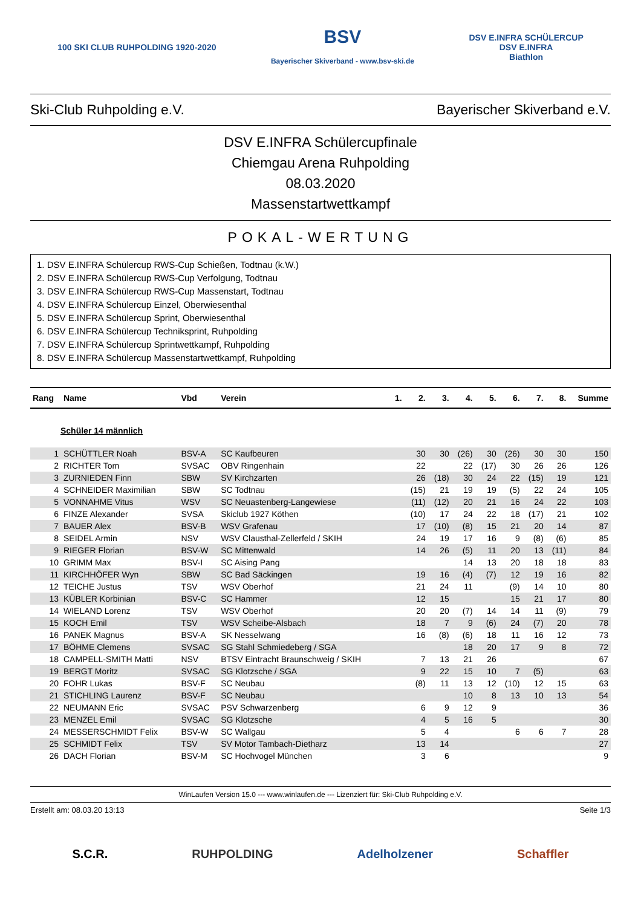100 SKI CLUB RUHPOLDING 1920-2020
BSV
Bayerischer Skiverband - www.bsv-ski.de
DSV E.INFRA SCHÜLERCUP
DSV E.INFRA
Biathlon
Ski-Club Ruhpolding e.V. Bayerischer Skiverband e.V.
DSV E.INFRA Schülercupfinale
Chiemgau Arena Ruhpolding
08.03.2020
Massenstartwettkampf
POKAL-WERTUNG
1. DSV E.INFRA Schülercup RWS-Cup Schießen, Todtnau (k.W.)
2. DSV E.INFRA Schülercup RWS-Cup Verfolgung, Todtnau
3. DSV E.INFRA Schülercup RWS-Cup Massenstart, Todtnau
4. DSV E.INFRA Schülercup Einzel, Oberwiesenthal
5. DSV E.INFRA Schülercup Sprint, Oberwiesenthal
6. DSV E.INFRA Schülercup Techniksprint, Ruhpolding
7. DSV E.INFRA Schülercup Sprintwettkampf, Ruhpolding
8. DSV E.INFRA Schülercup Massenstartwettkampf, Ruhpolding
| Rang | Name | Vbd | Verein | 1. | 2. | 3. | 4. | 5. | 6. | 7. | 8. | Summe |
| --- | --- | --- | --- | --- | --- | --- | --- | --- | --- | --- | --- | --- |
| Schüler 14 männlich | | | | | | | | | | | | |
| 1 | SCHÜTTLER Noah | BSV-A | SC Kaufbeuren | | 30 | 30 | (26) | 30 | (26) | 30 | 30 | 150 |
| 2 | RICHTER Tom | SVSAC | OBV Ringenhain | | 22 | | 22 | (17) | 30 | 26 | 26 | 126 |
| 3 | ZURNIEDEN Finn | SBW | SV Kirchzarten | | 26 | (18) | 30 | 24 | 22 | (15) | 19 | 121 |
| 4 | SCHNEIDER Maximilian | SBW | SC Todtnau | | (15) | 21 | 19 | 19 | (5) | 22 | 24 | 105 |
| 5 | VONNAHME Vitus | WSV | SC Neuastenberg-Langewiese | | (11) | (12) | 20 | 21 | 16 | 24 | 22 | 103 |
| 6 | FINZE Alexander | SVSA | Skiclub 1927 Köthen | | (10) | 17 | 24 | 22 | 18 | (17) | 21 | 102 |
| 7 | BAUER Alex | BSV-B | WSV Grafenau | | 17 | (10) | (8) | 15 | 21 | 20 | 14 | 87 |
| 8 | SEIDEL Armin | NSV | WSV Clausthal-Zellerfeld / SKIH | | 24 | 19 | 17 | 16 | 9 | (8) | (6) | 85 |
| 9 | RIEGER Florian | BSV-W | SC Mittenwald | | 14 | 26 | (5) | 11 | 20 | 13 | (11) | 84 |
| 10 | GRIMM Max | BSV-I | SC Aising Pang | | | | 14 | 13 | 20 | 18 | 18 | 83 |
| 11 | KIRCHHÖFER Wyn | SBW | SC Bad Säckingen | | 19 | 16 | (4) | (7) | 12 | 19 | 16 | 82 |
| 12 | TEICHE Justus | TSV | WSV Oberhof | | 21 | 24 | 11 | | (9) | 14 | 10 | 80 |
| 13 | KÜBLER Korbinian | BSV-C | SC Hammer | | 12 | 15 | | | 15 | 21 | 17 | 80 |
| 14 | WIELAND Lorenz | TSV | WSV Oberhof | | 20 | 20 | (7) | 14 | 14 | 11 | (9) | 79 |
| 15 | KOCH Emil | TSV | WSV Scheibe-Alsbach | | 18 | 7 | 9 | (6) | 24 | (7) | 20 | 78 |
| 16 | PANEK Magnus | BSV-A | SK Nesselwang | | 16 | (8) | (6) | 18 | 11 | 16 | 12 | 73 |
| 17 | BÖHME Clemens | SVSAC | SG Stahl Schmiedeberg / SGA | | | | 18 | 20 | 17 | 9 | 8 | 72 |
| 18 | CAMPELL-SMITH Matti | NSV | BTSV Eintracht Braunschweig / SKIH | | 7 | 13 | 21 | 26 | | | | 67 |
| 19 | BERGT Moritz | SVSAC | SG Klotzsche / SGA | | 9 | 22 | 15 | 10 | 7 | (5) | | 63 |
| 20 | FOHR Lukas | BSV-F | SC Neubau | | (8) | 11 | 13 | 12 | (10) | 12 | 15 | 63 |
| 21 | STICHLING Laurenz | BSV-F | SC Neubau | | | | 10 | 8 | 13 | 10 | 13 | 54 |
| 22 | NEUMANN Eric | SVSAC | PSV Schwarzenberg | | 6 | 9 | 12 | 9 | | | | 36 |
| 23 | MENZEL Emil | SVSAC | SG Klotzsche | | 4 | 5 | 16 | 5 | | | | 30 |
| 24 | MESSERSCHMIDT Felix | BSV-W | SC Wallgau | | 5 | 4 | | | 6 | 6 | 7 | 28 |
| 25 | SCHMIDT Felix | TSV | SV Motor Tambach-Dietharz | | 13 | 14 | | | | | | 27 |
| 26 | DACH Florian | BSV-M | SC Hochvogel München | | 3 | 6 | | | | | | 9 |
WinLaufen Version 15.0 --- www.winlaufen.de --- Lizenziert für: Ski-Club Ruhpolding e.V.
Erstellt am: 08.03.20 13:13 Seite 1/3
S.C.R. RUHPOLDING Adelholzener Schaffler